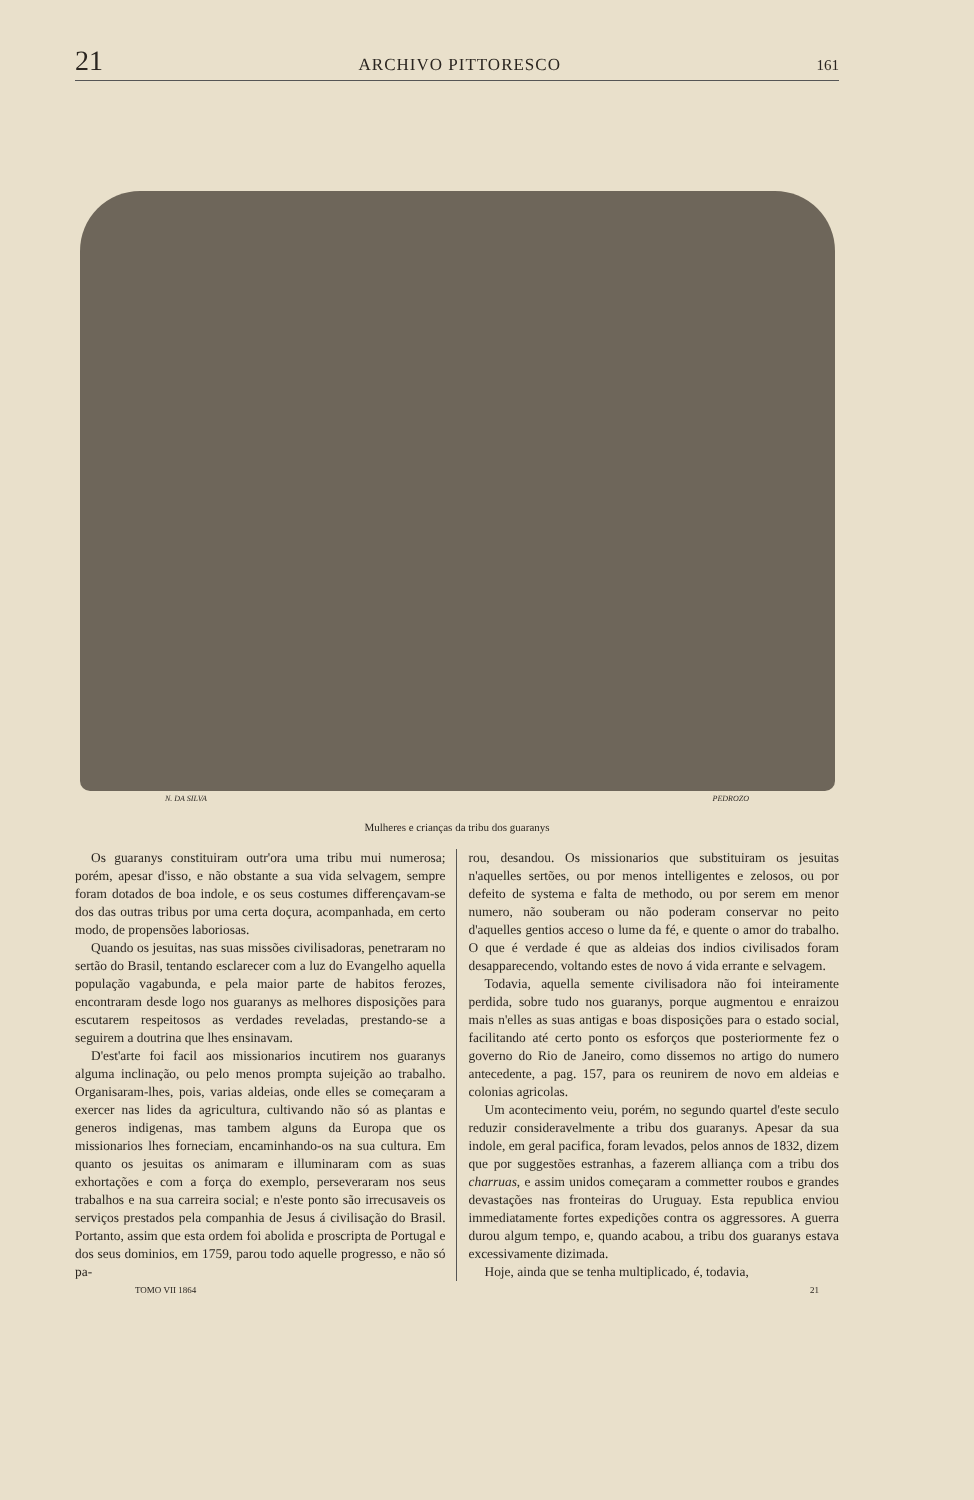21 ARCHIVO PITTORESCO 161
N. DA SILVA PEDROZO
Mulheres e crianças da tribu dos guaranys
Os guaranys constituiram outr'ora uma tribu mui numerosa; porém, apesar d'isso, e não obstante a sua vida selvagem, sempre foram dotados de boa indole, e os seus costumes differençavam-se dos das outras tribus por uma certa doçura, acompanhada, em certo modo, de propensões laboriosas.
Quando os jesuitas, nas suas missões civilisadoras, penetraram no sertão do Brasil, tentando esclarecer com a luz do Evangelho aquella população vagabunda, e pela maior parte de habitos ferozes, encontraram desde logo nos guaranys as melhores disposições para escutarem respeitosos as verdades reveladas, prestando-se a seguirem a doutrina que lhes ensinavam.
D'est'arte foi facil aos missionarios incutirem nos guaranys alguma inclinação, ou pelo menos prompta sujeição ao trabalho. Organisaram-lhes, pois, varias aldeias, onde elles se começaram a exercer nas lides da agricultura, cultivando não só as plantas e generos indigenas, mas tambem alguns da Europa que os missionarios lhes forneciam, encaminhando-os na sua cultura. Em quanto os jesuitas os animaram e illuminaram com as suas exhortações e com a força do exemplo, perseveraram nos seus trabalhos e na sua carreira social; e n'este ponto são irrecusaveis os serviços prestados pela companhia de Jesus á civilisação do Brasil. Portanto, assim que esta ordem foi abolida e proscripta de Portugal e dos seus dominios, em 1759, parou todo aquelle progresso, e não só pa-
rou, desandou. Os missionarios que substituiram os jesuitas n'aquelles sertões, ou por menos intelligentes e zelosos, ou por defeito de systema e falta de methodo, ou por serem em menor numero, não souberam ou não poderam conservar no peito d'aquelles gentios acceso o lume da fé, e quente o amor do trabalho. O que é verdade é que as aldeias dos indios civilisados foram desapparecendo, voltando estes de novo á vida errante e selvagem.
Todavia, aquella semente civilisadora não foi inteiramente perdida, sobre tudo nos guaranys, porque augmentou e enraizou mais n'elles as suas antigas e boas disposições para o estado social, facilitando até certo ponto os esforços que posteriormente fez o governo do Rio de Janeiro, como dissemos no artigo do numero antecedente, a pag. 157, para os reunirem de novo em aldeias e colonias agricolas.
Um acontecimento veiu, porém, no segundo quartel d'este seculo reduzir consideravelmente a tribu dos guaranys. Apesar da sua indole, em geral pacifica, foram levados, pelos annos de 1832, dizem que por suggestões estranhas, a fazerem alliança com a tribu dos charruas, e assim unidos começaram a commetter roubos e grandes devastações nas fronteiras do Uruguay. Esta republica enviou immediatamente fortes expedições contra os aggressores. A guerra durou algum tempo, e, quando acabou, a tribu dos guaranys estava excessivamente dizimada.
Hoje, ainda que se tenha multiplicado, é, todavia,
TOMO VII 1864 21